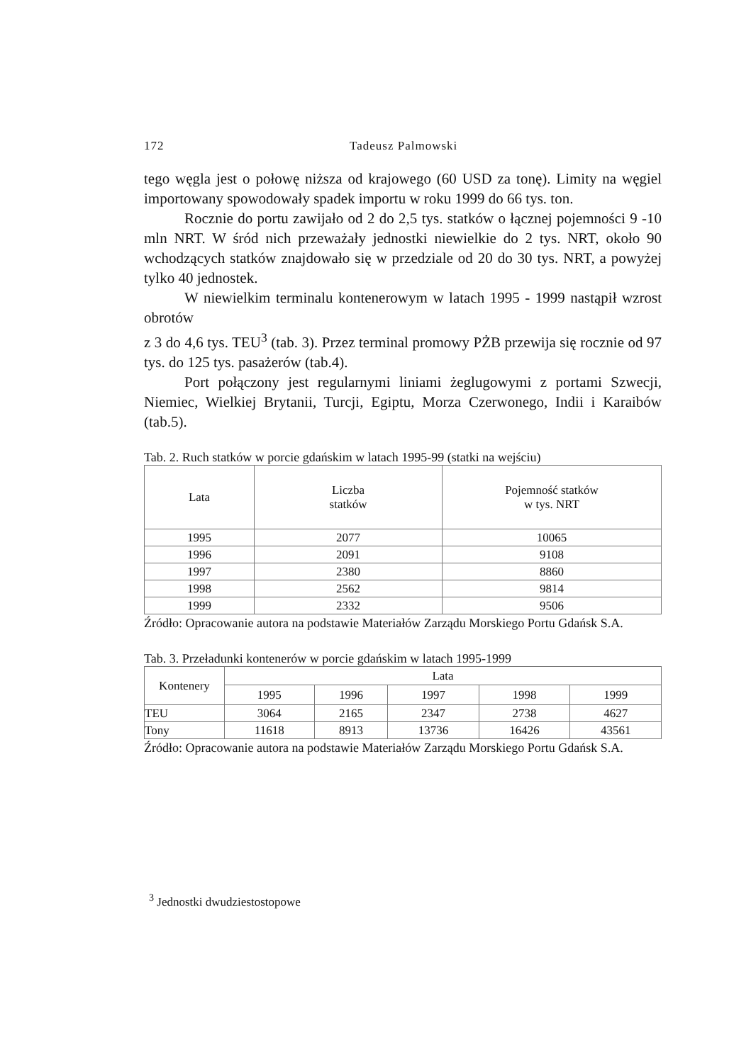172 Tadeusz Palmowski
tego węgla jest o połowę niższa od krajowego (60 USD za tonę). Limity na węgiel importowany spowodowały spadek importu w roku 1999 do 66 tys. ton.
Rocznie do portu zawijało od 2 do 2,5 tys. statków o łącznej pojemności 9 -10 mln NRT. W śród nich przeważały jednostki niewielkie do 2 tys. NRT, około 90 wchodzących statków znajdowało się w przedziale od 20 do 30 tys. NRT, a powyżej tylko 40 jednostek.
W niewielkim terminalu kontenerowym w latach 1995 - 1999 nastąpił wzrost obrotów
z 3 do 4,6 tys. TEU<sup>3</sup> (tab. 3). Przez terminal promowy PŻB przewija się rocznie od 97 tys. do 125 tys. pasażerów (tab.4).
Port połączony jest regularnymi liniami żeglugowymi z portami Szwecji, Niemiec, Wielkiej Brytanii, Turcji, Egiptu, Morza Czerwonego, Indii i Karaibów (tab.5).
Tab. 2. Ruch statków w porcie gdańskim w latach 1995-99 (statki na wejściu)
| Lata | Liczba statków | Pojemność statków w tys. NRT |
| --- | --- | --- |
| 1995 | 2077 | 10065 |
| 1996 | 2091 | 9108 |
| 1997 | 2380 | 8860 |
| 1998 | 2562 | 9814 |
| 1999 | 2332 | 9506 |
Źródło: Opracowanie autora na podstawie Materiałów Zarządu Morskiego Portu Gdańsk S.A.
Tab. 3. Przeładunki kontenerów w porcie gdańskim w latach 1995-1999
| Kontenery | Lata | | | | |
| --- | --- | --- | --- | --- | --- |
| | 1995 | 1996 | 1997 | 1998 | 1999 |
| TEU | 3064 | 2165 | 2347 | 2738 | 4627 |
| Tony | 11618 | 8913 | 13736 | 16426 | 43561 |
Źródło: Opracowanie autora na podstawie Materiałów Zarządu Morskiego Portu Gdańsk S.A.
<sup>3</sup> Jednostki dwudziestostopowe